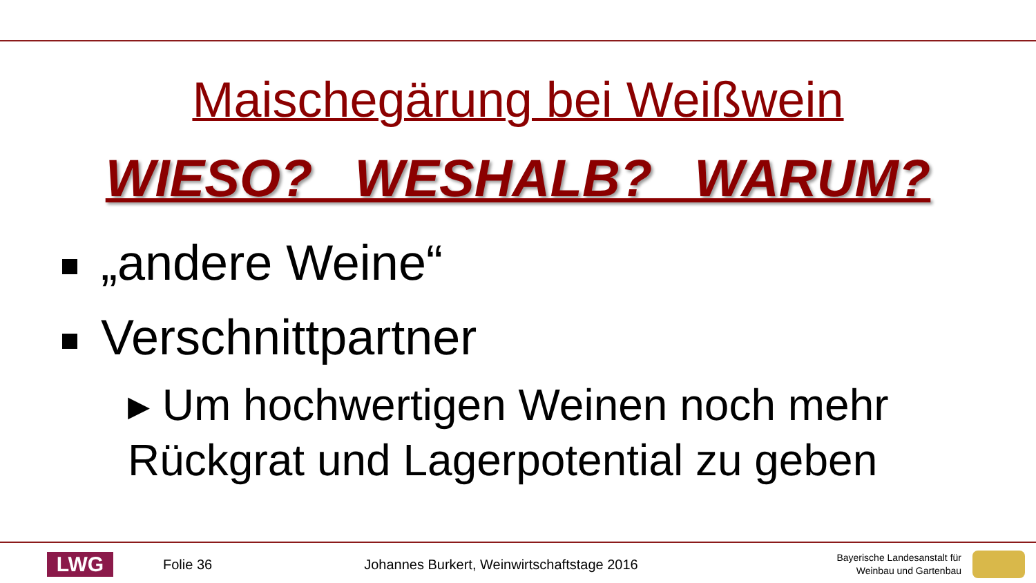Maischegärung bei Weißwein
WIESO? WESHALB? WARUM?
„andere Weine“
Verschnittpartner
▸ Um hochwertigen Weinen noch mehr
Rückgrat und Lagerpotential zu geben
LWG
Folie 36
Johannes Burkert, Weinwirtschaftstage 2016
Bayerische Landesanstalt für
Weinbau und Gartenbau